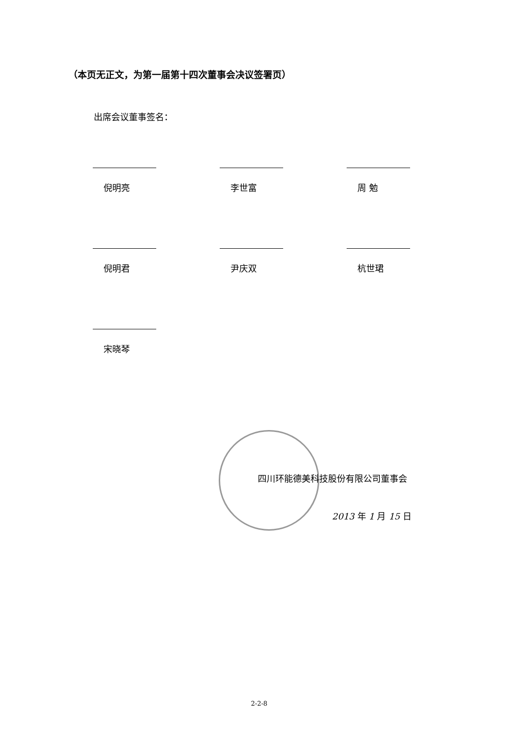（本页无正文，为第一届第十四次董事会决议签署页）
出席会议董事签名：
倪明亮
李世富
周 勉
倪明君
尹庆双
杭世珺
宋晓琴
四川环能德美科技股份有限公司董事会
2013 年 1 月 15 日
2-2-8